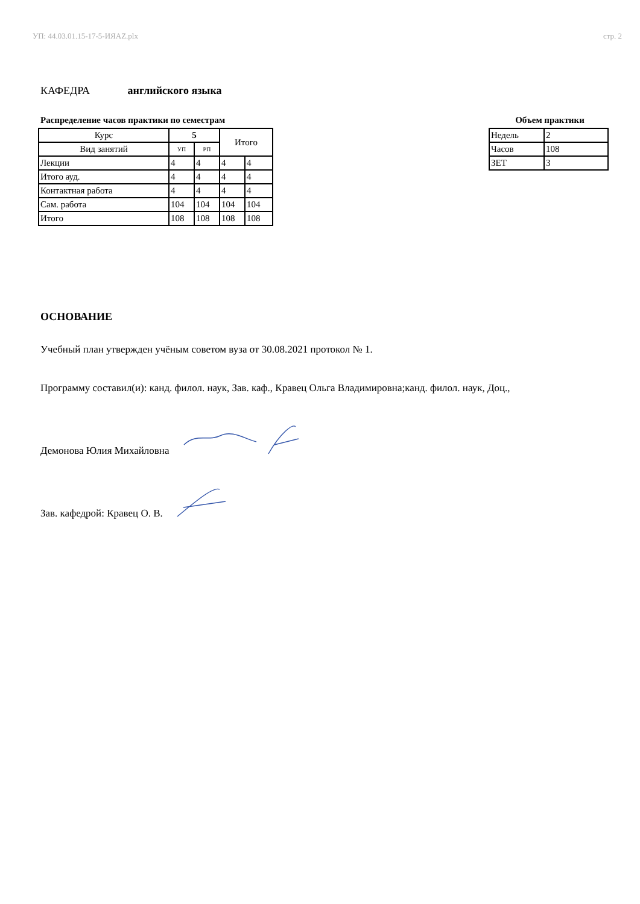УП: 44.03.01.15-17-5-ИЯАZ.plx стр. 2
КАФЕДРА английского языка
Распределение часов практики по семестрам
| Курс | 5 | | Итого | |
| Вид занятий | УП | РП | | |
| Лекции | 4 | 4 | 4 | 4 |
| Итого ауд. | 4 | 4 | 4 | 4 |
| Контактная работа | 4 | 4 | 4 | 4 |
| Сам. работа | 104 | 104 | 104 | 104 |
| Итого | 108 | 108 | 108 | 108 |
Объем практики
| Недель | 2 |
| Часов | 108 |
| ЗЕТ | 3 |
ОСНОВАНИЕ
Учебный план утвержден учёным советом вуза от 30.08.2021 протокол № 1.
Программу составил(и): канд. филол. наук, Зав. каф., Кравец Ольга Владимировна;канд. филол. наук, Доц.,
Демонова Юлия Михайловна
Зав. кафедрой: Кравец О. В.